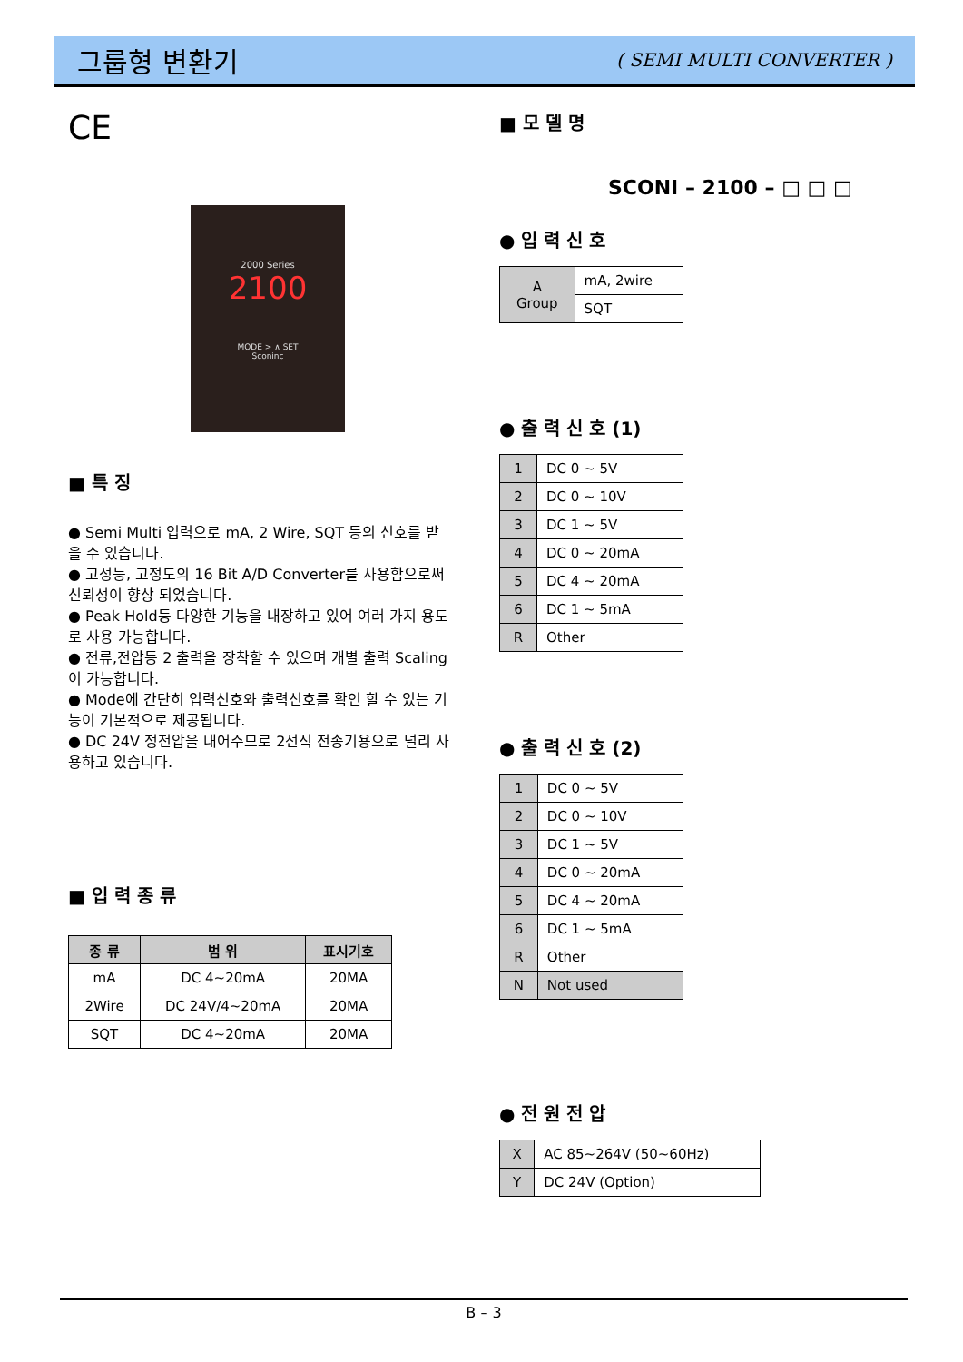그룹형 변환기
( SEMI MULTI CONVERTER )
CE
2000 Series
2100
MODE > ∧ SET
Sconinc
■ 특 징
● Semi Multi 입력으로 mA, 2 Wire, SQT 등의 신호를 받을 수 있습니다.
● 고성능, 고정도의 16 Bit A/D Converter를 사용함으로써 신뢰성이 향상 되었습니다.
● Peak Hold등 다양한 기능을 내장하고 있어 여러 가지 용도로 사용 가능합니다.
● 전류,전압등 2 출력을 장착할 수 있으며 개별 출력 Scaling이 가능합니다.
● Mode에 간단히 입력신호와 출력신호를 확인 할 수 있는 기능이 기본적으로 제공됩니다.
● DC 24V 정전압을 내어주므로 2선식 전송기용으로 널리 사용하고 있습니다.
■ 입 력 종 류
| 종 류 | 범 위 | 표시기호 |
| --- | --- | --- |
| mA | DC 4~20mA | 20MA |
| 2Wire | DC 24V/4~20mA | 20MA |
| SQT | DC 4~20mA | 20MA |
■ 모 델 명
SCONI – 2100 – □ □ □
● 입 력 신 호
| A Group | mA, 2wire |
| | SQT |
● 출 력 신 호 (1)
| 1 | DC 0 ~ 5V |
| 2 | DC 0 ~ 10V |
| 3 | DC 1 ~ 5V |
| 4 | DC 0 ~ 20mA |
| 5 | DC 4 ~ 20mA |
| 6 | DC 1 ~ 5mA |
| R | Other |
● 출 력 신 호 (2)
| 1 | DC 0 ~ 5V |
| 2 | DC 0 ~ 10V |
| 3 | DC 1 ~ 5V |
| 4 | DC 0 ~ 20mA |
| 5 | DC 4 ~ 20mA |
| 6 | DC 1 ~ 5mA |
| R | Other |
| N | Not used |
● 전 원 전 압
| X | AC 85~264V (50~60Hz) |
| Y | DC 24V (Option) |
B – 3